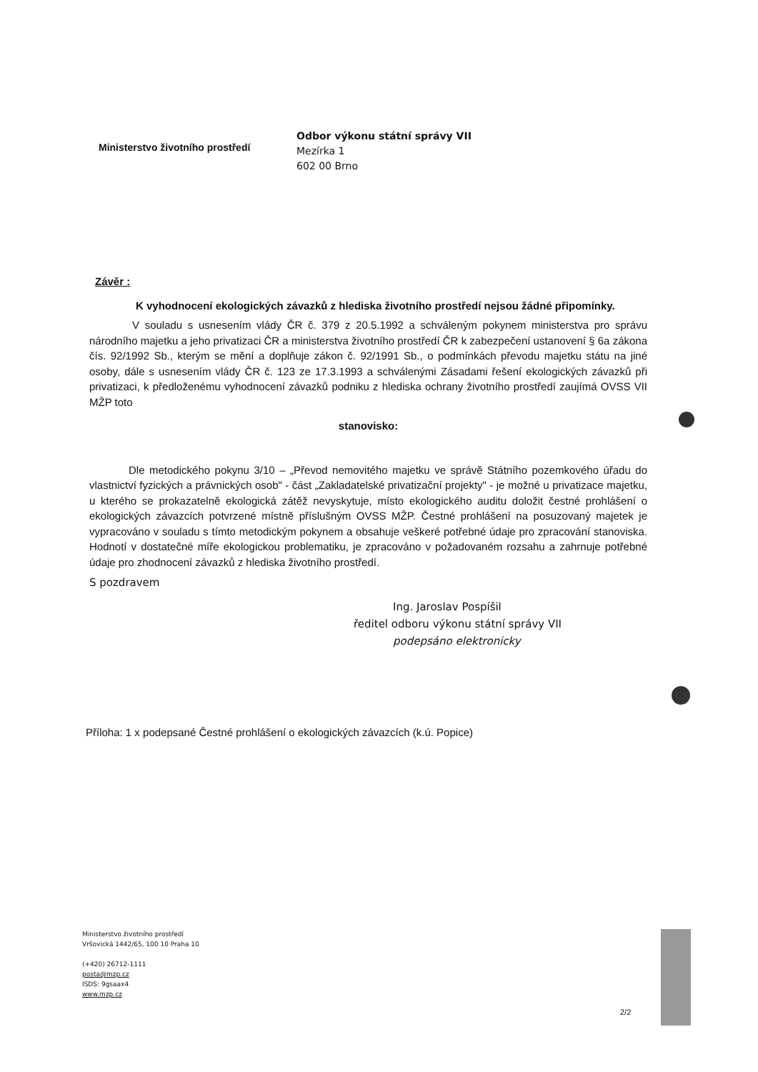Ministerstvo životního prostředí
Odbor výkonu státní správy VII
Mezírka 1
602 00 Brno
Závěr :
K vyhodnocení ekologických závazků z hlediska životního prostředí nejsou žádné připomínky.
V souladu s usnesením vlády ČR č. 379 z 20.5.1992 a schváleným pokynem ministerstva pro správu národního majetku a jeho privatizaci ČR a ministerstva životního prostředí ČR k zabezpečení ustanovení § 6a zákona čís. 92/1992 Sb., kterým se mění a doplňuje zákon č. 92/1991 Sb., o podmínkách převodu majetku státu na jiné osoby, dále s usnesením vlády ČR č. 123 ze 17.3.1993 a schválenými Zásadami řešení ekologických závazků při privatizaci, k předloženému vyhodnocení závazků podniku z hlediska ochrany životního prostředí zaujímá OVSS VII MŽP toto
stanovisko:
Dle metodického pokynu 3/10 – „Převod nemovitého majetku ve správě Státního pozemkového úřadu do vlastnictví fyzických a právnických osob" - část „Zakladatelské privatizační projekty" - je možné u privatizace majetku, u kterého se prokazatelně ekologická zátěž nevyskytuje, místo ekologického auditu doložit čestné prohlášení o ekologických závazcích potvrzené místně příslušným OVSS MŽP. Čestné prohlášení na posuzovaný majetek je vypracováno v souladu s tímto metodickým pokynem a obsahuje veškeré potřebné údaje pro zpracování stanoviska. Hodnotí v dostatečné míře ekologickou problematiku, je zpracováno v požadovaném rozsahu a zahrnuje potřebné údaje pro zhodnocení závazků z hlediska životního prostředí.
S pozdravem
Ing. Jaroslav Pospíšil
ředitel odboru výkonu státní správy VII
podepsáno elektronicky
Příloha: 1 x podepsané Čestné prohlášení o ekologických závazcích (k.ú. Popice)
Ministerstvo životního prostředí
Vršovická 1442/65, 100 10 Praha 10
(+420) 26712-1111
posta@mzp.cz
ISDS: 9gsaax4
www.mzp.cz
2/2